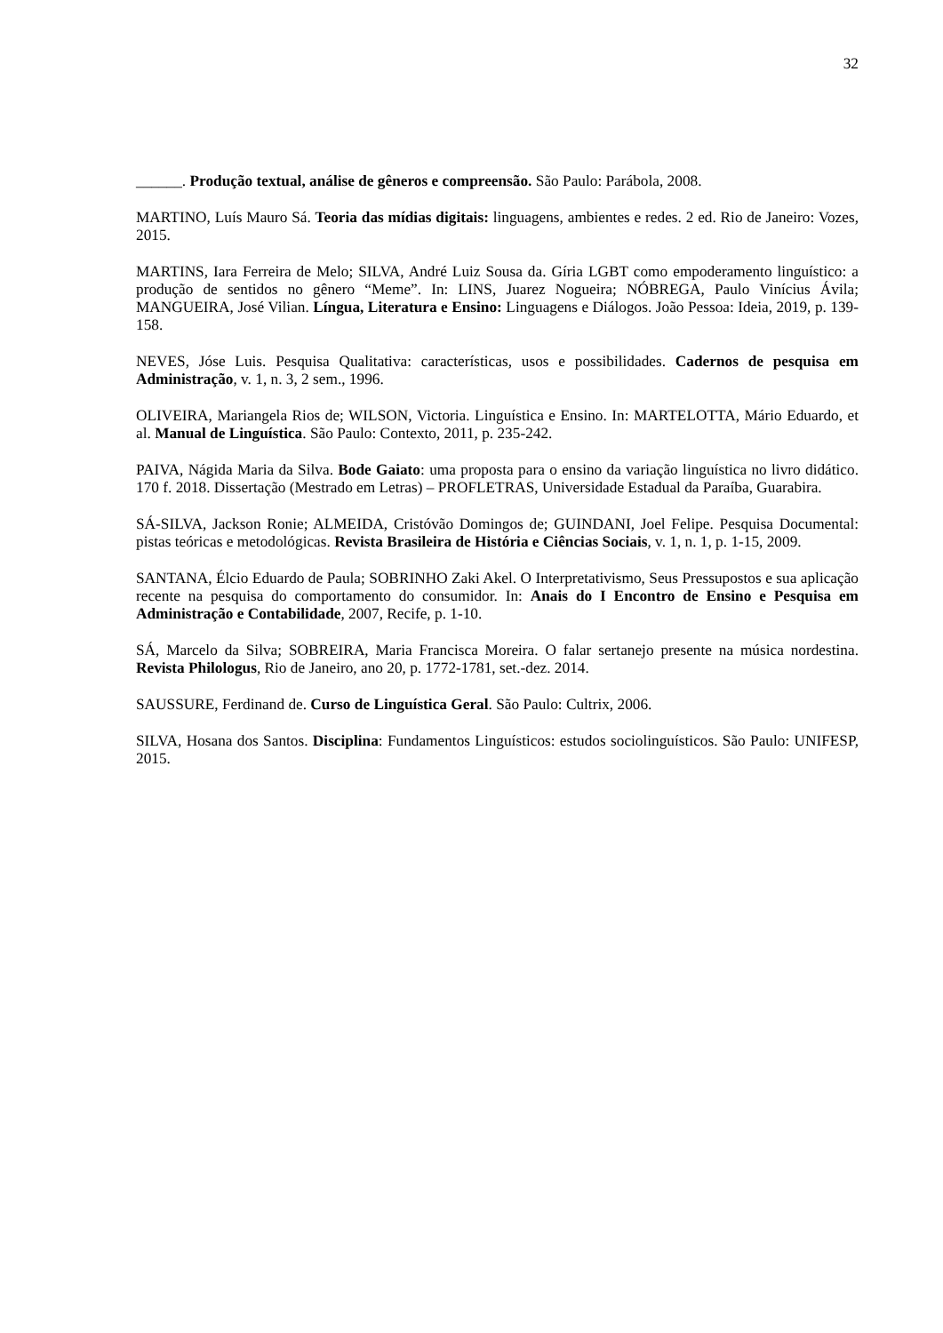32
______. Produção textual, análise de gêneros e compreensão. São Paulo: Parábola, 2008.
MARTINO, Luís Mauro Sá. Teoria das mídias digitais: linguagens, ambientes e redes. 2 ed. Rio de Janeiro: Vozes, 2015.
MARTINS, Iara Ferreira de Melo; SILVA, André Luiz Sousa da. Gíria LGBT como empoderamento linguístico: a produção de sentidos no gênero “Meme”. In: LINS, Juarez Nogueira; NÓBREGA, Paulo Vinícius Ávila; MANGUEIRA, José Vilian. Língua, Literatura e Ensino: Linguagens e Diálogos. João Pessoa: Ideia, 2019, p. 139-158.
NEVES, Jóse Luis. Pesquisa Qualitativa: características, usos e possibilidades. Cadernos de pesquisa em Administração, v. 1, n. 3, 2 sem., 1996.
OLIVEIRA, Mariangela Rios de; WILSON, Victoria. Linguística e Ensino. In: MARTELOTTA, Mário Eduardo, et al. Manual de Linguística. São Paulo: Contexto, 2011, p. 235-242.
PAIVA, Nágida Maria da Silva. Bode Gaiato: uma proposta para o ensino da variação linguística no livro didático. 170 f. 2018. Dissertação (Mestrado em Letras) – PROFLETRAS, Universidade Estadual da Paraíba, Guarabira.
SÁ-SILVA, Jackson Ronie; ALMEIDA, Cristóvão Domingos de; GUINDANI, Joel Felipe. Pesquisa Documental: pistas teóricas e metodológicas. Revista Brasileira de História e Ciências Sociais, v. 1, n. 1, p. 1-15, 2009.
SANTANA, Élcio Eduardo de Paula; SOBRINHO Zaki Akel. O Interpretativismo, Seus Pressupostos e sua aplicação recente na pesquisa do comportamento do consumidor. In: Anais do I Encontro de Ensino e Pesquisa em Administração e Contabilidade, 2007, Recife, p. 1-10.
SÁ, Marcelo da Silva; SOBREIRA, Maria Francisca Moreira. O falar sertanejo presente na música nordestina. Revista Philologus, Rio de Janeiro, ano 20, p. 1772-1781, set.-dez. 2014.
SAUSSURE, Ferdinand de. Curso de Linguística Geral. São Paulo: Cultrix, 2006.
SILVA, Hosana dos Santos. Disciplina: Fundamentos Linguísticos: estudos sociolinguísticos. São Paulo: UNIFESP, 2015.